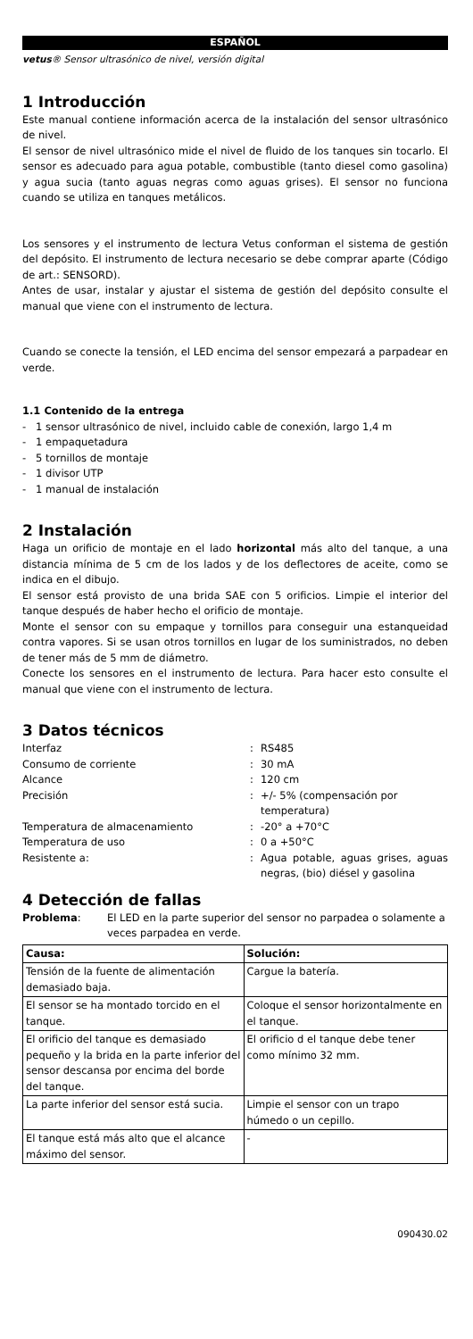ESPAÑOL
vetus® Sensor ultrasónico de nivel, versión digital
1 Introducción
Este manual contiene información acerca de la instalación del sensor ultrasónico de nivel.
El sensor de nivel ultrasónico mide el nivel de fluido de los tanques sin tocarlo. El sensor es adecuado para agua potable, combustible (tanto diesel como gasolina) y agua sucia (tanto aguas negras como aguas grises). El sensor no funciona cuando se utiliza en tanques metálicos.
Los sensores y el instrumento de lectura Vetus conforman el sistema de gestión del depósito. El instrumento de lectura necesario se debe comprar aparte (Código de art.: SENSORD).
Antes de usar, instalar y ajustar el sistema de gestión del depósito consulte el manual que viene con el instrumento de lectura.
Cuando se conecte la tensión, el LED encima del sensor empezará a parpadear en verde.
1.1 Contenido de la entrega
- 1 sensor ultrasónico de nivel, incluido cable de conexión, largo 1,4 m
- 1 empaquetadura
- 5 tornillos de montaje
- 1 divisor UTP
- 1 manual de instalación
2 Instalación
Haga un orificio de montaje en el lado horizontal más alto del tanque, a una distancia mínima de 5 cm de los lados y de los deflectores de aceite, como se indica en el dibujo.
El sensor está provisto de una brida SAE con 5 orificios. Limpie el interior del tanque después de haber hecho el orificio de montaje.
Monte el sensor con su empaque y tornillos para conseguir una estanqueidad contra vapores. Si se usan otros tornillos en lugar de los suministrados, no deben de tener más de 5 mm de diámetro.
Conecte los sensores en el instrumento de lectura. Para hacer esto consulte el manual que viene con el instrumento de lectura.
3 Datos técnicos
| Interfaz | : | RS485 |
| Consumo de corriente | : | 30 mA |
| Alcance | : | 120 cm |
| Precisión | : | +/- 5% (compensación por temperatura) |
| Temperatura de almacenamiento | : | -20° a +70°C |
| Temperatura de uso | : | 0 a +50°C |
| Resistente a: | : | Agua potable, aguas grises, aguas negras, (bio) diésel y gasolina |
4 Detección de fallas
| Problema : | El LED en la parte superior del sensor no parpadea o solamente a veces parpadea en verde. |
| Causa: | Solución: |
| --- | --- |
| Tensión de la fuente de alimentación demasiado baja. | Cargue la batería. |
| El sensor se ha montado torcido en el tanque. | Coloque el sensor horizontalmente en el tanque. |
| El orificio del tanque es demasiado pequeño y la brida en la parte inferior del sensor descansa por encima del borde del tanque. | El orificio d el tanque debe tener como mínimo 32 mm. |
| La parte inferior del sensor está sucia. | Limpie el sensor con un trapo húmedo o un cepillo. |
| El tanque está más alto que el alcance máximo del sensor. | - |
090430.02